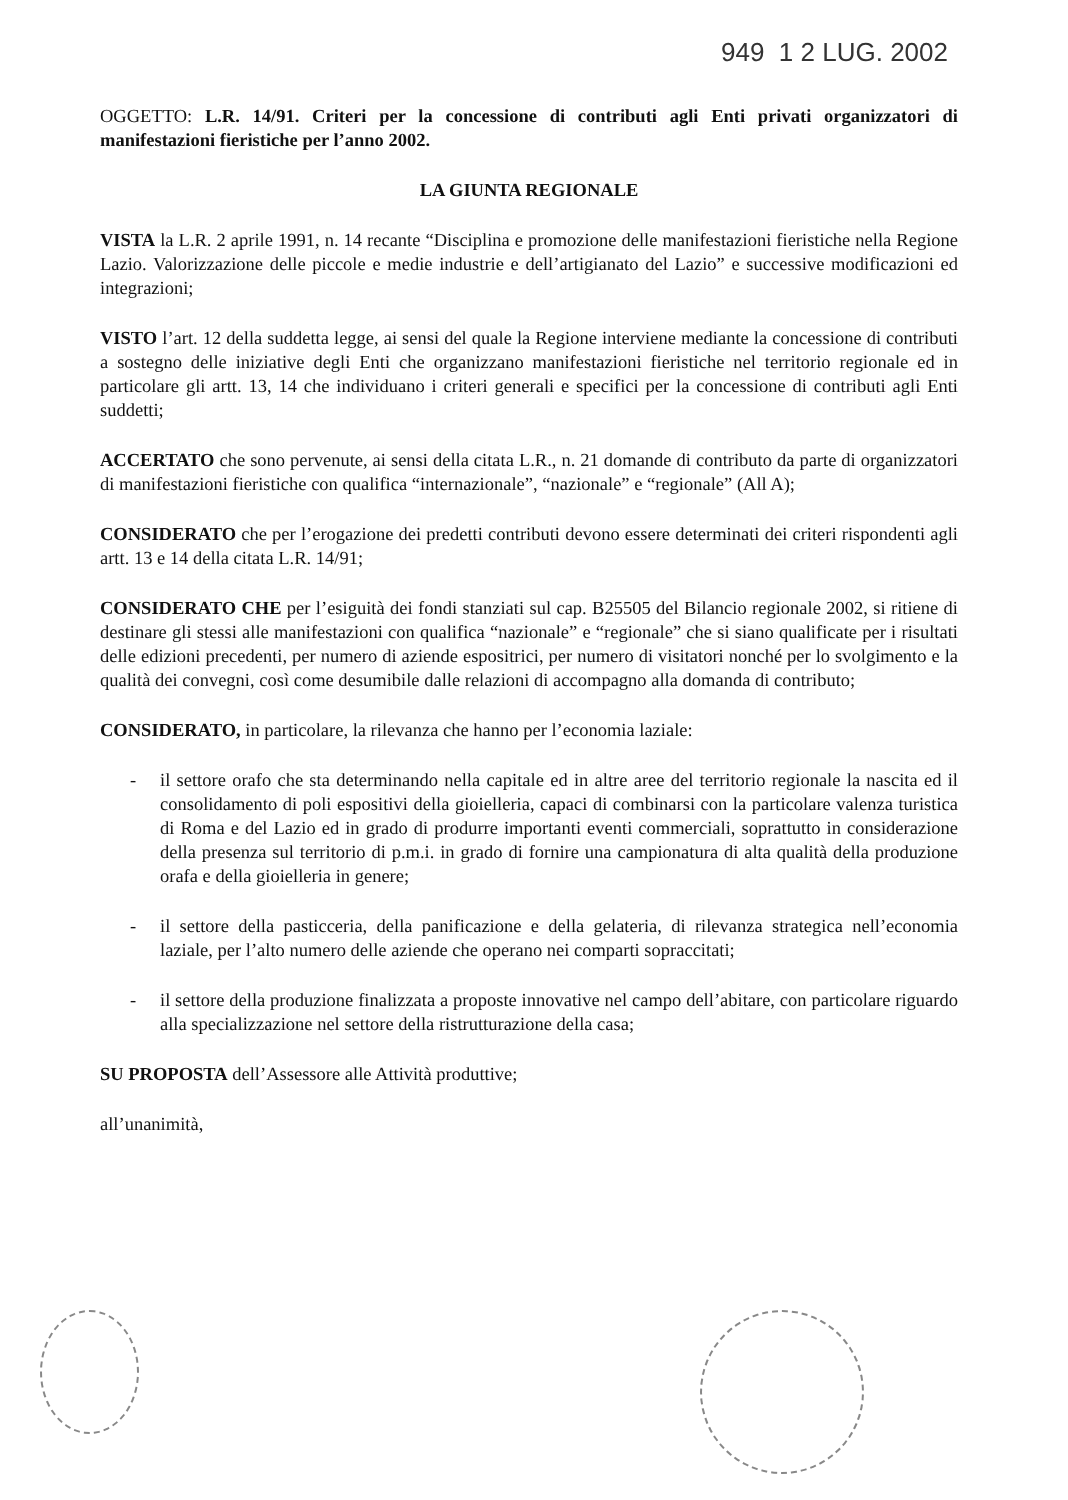949 1 2 LUG. 2002
OGGETTO: L.R. 14/91. Criteri per la concessione di contributi agli Enti privati organizzatori di manifestazioni fieristiche per l’anno 2002.
LA GIUNTA REGIONALE
VISTA la L.R. 2 aprile 1991, n. 14 recante “Disciplina e promozione delle manifestazioni fieristiche nella Regione Lazio. Valorizzazione delle piccole e medie industrie e dell’artigianato del Lazio” e successive modificazioni ed integrazioni;
VISTO l’art. 12 della suddetta legge, ai sensi del quale la Regione interviene mediante la concessione di contributi a sostegno delle iniziative degli Enti che organizzano manifestazioni fieristiche nel territorio regionale ed in particolare gli artt. 13, 14 che individuano i criteri generali e specifici per la concessione di contributi agli Enti suddetti;
ACCERTATO che sono pervenute, ai sensi della citata L.R., n. 21 domande di contributo da parte di organizzatori di manifestazioni fieristiche con qualifica “internazionale”, “nazionale” e “regionale” (All A);
CONSIDERATO che per l’erogazione dei predetti contributi devono essere determinati dei criteri rispondenti agli artt. 13 e 14 della citata L.R. 14/91;
CONSIDERATO CHE per l’esiguità dei fondi stanziati sul cap. B25505 del Bilancio regionale 2002, si ritiene di destinare gli stessi alle manifestazioni con qualifica “nazionale” e “regionale” che si siano qualificate per i risultati delle edizioni precedenti, per numero di aziende espositrici, per numero di visitatori nonché per lo svolgimento e la qualità dei convegni, così come desumibile dalle relazioni di accompagno alla domanda di contributo;
CONSIDERATO, in particolare, la rilevanza che hanno per l’economia laziale:
- il settore orafo che sta determinando nella capitale ed in altre aree del territorio regionale la nascita ed il consolidamento di poli espositivi della gioielleria, capaci di combinarsi con la particolare valenza turistica di Roma e del Lazio ed in grado di produrre importanti eventi commerciali, soprattutto in considerazione della presenza sul territorio di p.m.i. in grado di fornire una campionatura di alta qualità della produzione orafa e della gioielleria in genere;
- il settore della pasticceria, della panificazione e della gelateria, di rilevanza strategica nell’economia laziale, per l’alto numero delle aziende che operano nei comparti sopraccitati;
- il settore della produzione finalizzata a proposte innovative nel campo dell’abitare, con particolare riguardo alla specializzazione nel settore della ristrutturazione della casa;
SU PROPOSTA dell’Assessore alle Attività produttive;
all’unanimità,